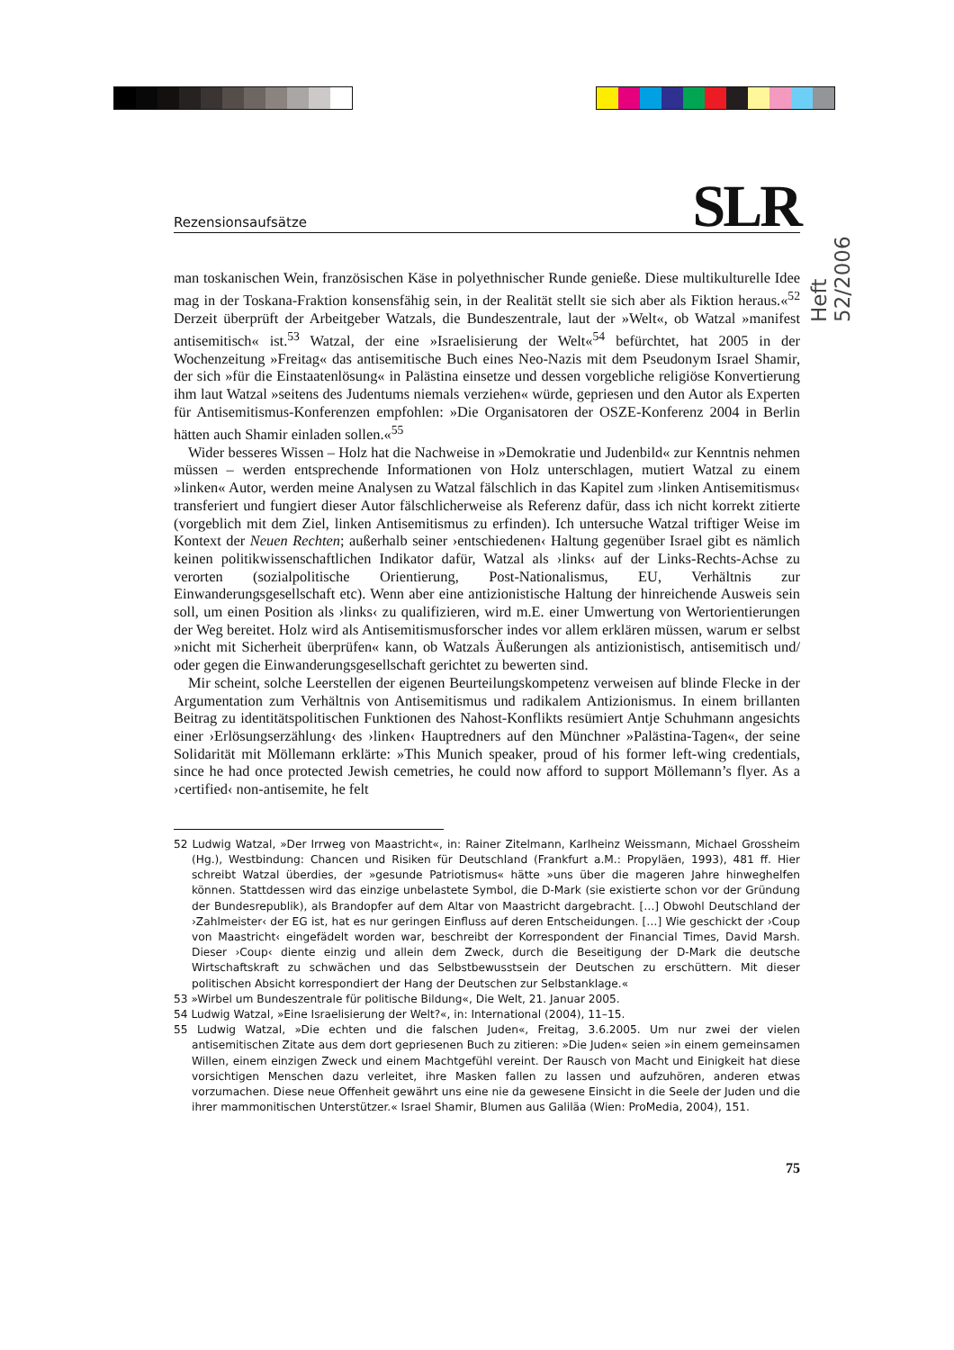Heft 52/2006
Rezensionsaufsätze SLR
man toskanischen Wein, französischen Käse in polyethnischer Runde genieße. Diese multikulturelle Idee mag in der Toskana-Fraktion konsensfähig sein, in der Realität stellt sie sich aber als Fiktion heraus.«<sup>52</sup> Derzeit überprüft der Arbeitgeber Watzals, die Bundeszentrale, laut der »Welt«, ob Watzal »manifest antisemitisch« ist.<sup>53</sup> Watzal, der eine »Israelisierung der Welt«<sup>54</sup> befürchtet, hat 2005 in der Wochenzeitung »Freitag« das antisemitische Buch eines Neo-Nazis mit dem Pseudonym Israel Shamir, der sich »für die Einstaatenlösung« in Palästina einsetze und dessen vorgebliche religiöse Konvertierung ihm laut Watzal »seitens des Judentums niemals verziehen« würde, gepriesen und den Autor als Experten für Antisemitismus-Konferenzen empfohlen: »Die Organisatoren der OSZE-Konferenz 2004 in Berlin hätten auch Shamir einladen sollen.«<sup>55</sup>
Wider besseres Wissen – Holz hat die Nachweise in »Demokratie und Judenbild« zur Kenntnis nehmen müssen – werden entsprechende Informationen von Holz unterschlagen, mutiert Watzal zu einem »linken« Autor, werden meine Analysen zu Watzal fälschlich in das Kapitel zum ›linken Antisemitismus‹ transferiert und fungiert dieser Autor fälschlicherweise als Referenz dafür, dass ich nicht korrekt zitierte (vorgeblich mit dem Ziel, linken Antisemitismus zu erfinden). Ich untersuche Watzal triftiger Weise im Kontext der Neuen Rechten; außerhalb seiner ›entschiedenen‹ Haltung gegenüber Israel gibt es nämlich keinen politikwissenschaftlichen Indikator dafür, Watzal als ›links‹ auf der Links-Rechts-Achse zu verorten (sozialpolitische Orientierung, Post-Nationalismus, EU, Verhältnis zur Einwanderungsgesellschaft etc). Wenn aber eine antizionistische Haltung der hinreichende Ausweis sein soll, um einen Position als ›links‹ zu qualifizieren, wird m.E. einer Umwertung von Wertorientierungen der Weg bereitet. Holz wird als Antisemitismusforscher indes vor allem erklären müssen, warum er selbst »nicht mit Sicherheit überprüfen« kann, ob Watzals Äußerungen als antizionistisch, antisemitisch und/ oder gegen die Einwanderungsgesellschaft gerichtet zu bewerten sind.
Mir scheint, solche Leerstellen der eigenen Beurteilungskompetenz verweisen auf blinde Flecke in der Argumentation zum Verhältnis von Antisemitismus und radikalem Antizionismus. In einem brillanten Beitrag zu identitätspolitischen Funktionen des Nahost-Konflikts resümiert Antje Schuhmann angesichts einer ›Erlösungserzählung‹ des ›linken‹ Hauptredners auf den Münchner »Palästina-Tagen«, der seine Solidarität mit Möllemann erklärte: »This Munich speaker, proud of his former left-wing credentials, since he had once protected Jewish cemetries, he could now afford to support Möllemann’s flyer. As a ›certified‹ non-antisemite, he felt
52 Ludwig Watzal, »Der Irrweg von Maastricht«, in: Rainer Zitelmann, Karlheinz Weissmann, Michael Grossheim (Hg.), Westbindung: Chancen und Risiken für Deutschland (Frankfurt a.M.: Propyläen, 1993), 481 ff. Hier schreibt Watzal überdies, der »gesunde Patriotismus« hätte »uns über die mageren Jahre hinweghelfen können. Stattdessen wird das einzige unbelastete Symbol, die D-Mark (sie existierte schon vor der Gründung der Bundesrepublik), als Brandopfer auf dem Altar von Maastricht dargebracht. […] Obwohl Deutschland der ›Zahlmeister‹ der EG ist, hat es nur geringen Einfluss auf deren Entscheidungen. […] Wie geschickt der ›Coup von Maastricht‹ eingefädelt worden war, beschreibt der Korrespondent der Financial Times, David Marsh. Dieser ›Coup‹ diente einzig und allein dem Zweck, durch die Beseitigung der D-Mark die deutsche Wirtschaftskraft zu schwächen und das Selbstbewusstsein der Deutschen zu erschüttern. Mit dieser politischen Absicht korrespondiert der Hang der Deutschen zur Selbstanklage.«
53 »Wirbel um Bundeszentrale für politische Bildung«, Die Welt, 21. Januar 2005.
54 Ludwig Watzal, »Eine Israelisierung der Welt?«, in: International (2004), 11–15.
55 Ludwig Watzal, »Die echten und die falschen Juden«, Freitag, 3.6.2005. Um nur zwei der vielen antisemitischen Zitate aus dem dort gepriesenen Buch zu zitieren: »Die Juden« seien »in einem gemeinsamen Willen, einem einzigen Zweck und einem Machtgefühl vereint. Der Rausch von Macht und Einigkeit hat diese vorsichtigen Menschen dazu verleitet, ihre Masken fallen zu lassen und aufzuhören, anderen etwas vorzumachen. Diese neue Offenheit gewährt uns eine nie da gewesene Einsicht in die Seele der Juden und die ihrer mammonitischen Unterstützer.« Israel Shamir, Blumen aus Galiläa (Wien: ProMedia, 2004), 151.
75